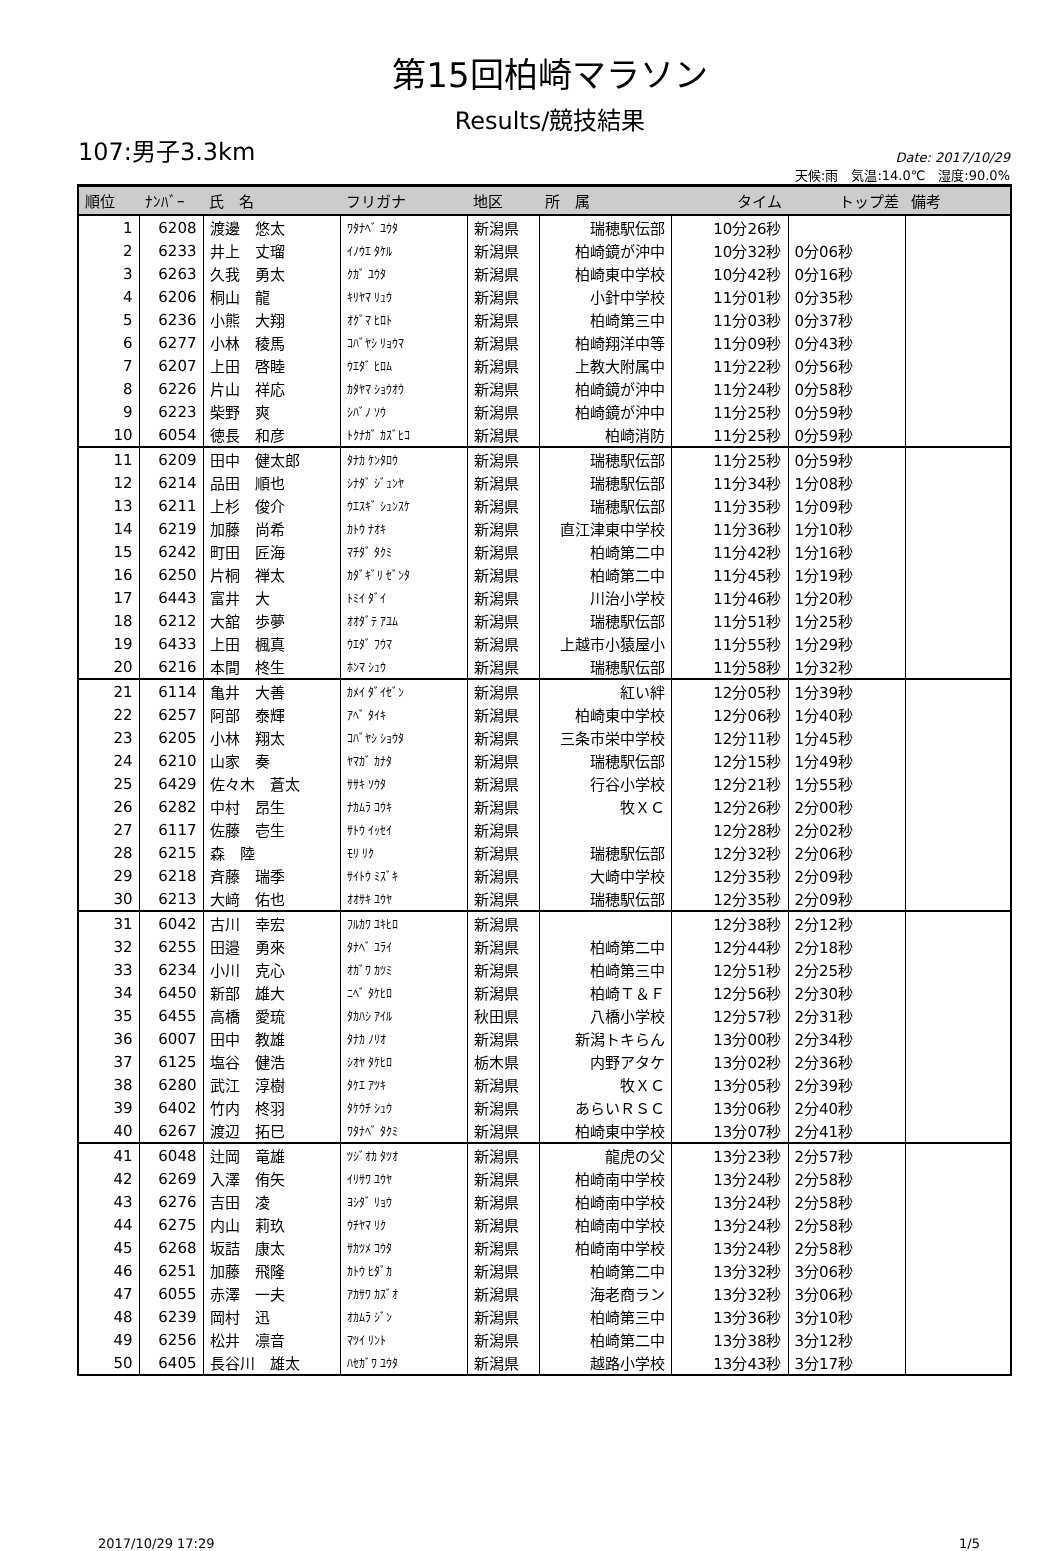第15回柏崎マラソン
Results/競技結果
107:男子3.3km
Date: 2017/10/29
天候:雨　気温:14.0℃　湿度:90.0%
| 順位 | ﾅﾝﾊﾞｰ | 氏 名 | フリガナ | 地区 | 所 属 | タイム | トップ差 | 備考 |
| --- | --- | --- | --- | --- | --- | --- | --- | --- |
| 1 | 6208 | 渡邊 悠太 | ﾜﾀﾅﾍﾞ ﾕｳﾀ | 新潟県 | 瑞穂駅伝部 | 10分26秒 | | |
| 2 | 6233 | 井上 丈瑠 | ｲﾉｳｴ ﾀｹﾙ | 新潟県 | 柏崎鏡が沖中 | 10分32秒 | 0分06秒 | |
| 3 | 6263 | 久我 勇太 | ｸｶﾞ ﾕｳﾀ | 新潟県 | 柏崎東中学校 | 10分42秒 | 0分16秒 | |
| 4 | 6206 | 桐山 龍 | ｷﾘﾔﾏ ﾘｭｳ | 新潟県 | 小針中学校 | 11分01秒 | 0分35秒 | |
| 5 | 6236 | 小熊 大翔 | ｵｸﾞﾏ ﾋﾛﾄ | 新潟県 | 柏崎第三中 | 11分03秒 | 0分37秒 | |
| 6 | 6277 | 小林 稜馬 | ｺﾊﾞﾔｼ ﾘｮｳﾏ | 新潟県 | 柏崎翔洋中等 | 11分09秒 | 0分43秒 | |
| 7 | 6207 | 上田 啓睦 | ｳｴﾀﾞ ﾋﾛﾑ | 新潟県 | 上教大附属中 | 11分22秒 | 0分56秒 | |
| 8 | 6226 | 片山 祥応 | ｶﾀﾔﾏ ｼｮｳｵｳ | 新潟県 | 柏崎鏡が沖中 | 11分24秒 | 0分58秒 | |
| 9 | 6223 | 柴野 爽 | ｼﾊﾞﾉ ｿｳ | 新潟県 | 柏崎鏡が沖中 | 11分25秒 | 0分59秒 | |
| 10 | 6054 | 徳長 和彦 | ﾄｸﾅｶﾞ ｶｽﾞﾋｺ | 新潟県 | 柏崎消防 | 11分25秒 | 0分59秒 | |
| 11 | 6209 | 田中 健太郎 | ﾀﾅｶ ｹﾝﾀﾛｳ | 新潟県 | 瑞穂駅伝部 | 11分25秒 | 0分59秒 | |
| 12 | 6214 | 品田 順也 | ｼﾅﾀﾞ ｼﾞｭﾝﾔ | 新潟県 | 瑞穂駅伝部 | 11分34秒 | 1分08秒 | |
| 13 | 6211 | 上杉 俊介 | ｳｴｽｷﾞ ｼｭﾝｽｹ | 新潟県 | 瑞穂駅伝部 | 11分35秒 | 1分09秒 | |
| 14 | 6219 | 加藤 尚希 | ｶﾄｳ ﾅｵｷ | 新潟県 | 直江津東中学校 | 11分36秒 | 1分10秒 | |
| 15 | 6242 | 町田 匠海 | ﾏﾁﾀﾞ ﾀｸﾐ | 新潟県 | 柏崎第二中 | 11分42秒 | 1分16秒 | |
| 16 | 6250 | 片桐 禅太 | ｶﾀﾞｷﾞﾘ ｾﾞﾝﾀ | 新潟県 | 柏崎第二中 | 11分45秒 | 1分19秒 | |
| 17 | 6443 | 富井 大 | ﾄﾐｲ ﾀﾞｲ | 新潟県 | 川治小学校 | 11分46秒 | 1分20秒 | |
| 18 | 6212 | 大舘 歩夢 | ｵｵﾀﾞﾃ ｱﾕﾑ | 新潟県 | 瑞穂駅伝部 | 11分51秒 | 1分25秒 | |
| 19 | 6433 | 上田 楓真 | ｳｴﾀﾞ ﾌｳﾏ | 新潟県 | 上越市小猿屋小 | 11分55秒 | 1分29秒 | |
| 20 | 6216 | 本間 柊生 | ﾎﾝﾏ ｼｭｳ | 新潟県 | 瑞穂駅伝部 | 11分58秒 | 1分32秒 | |
| 21 | 6114 | 亀井 大善 | ｶﾒｲ ﾀﾞｲｾﾞﾝ | 新潟県 | 紅い絆 | 12分05秒 | 1分39秒 | |
| 22 | 6257 | 阿部 泰輝 | ｱﾍﾞ ﾀｲｷ | 新潟県 | 柏崎東中学校 | 12分06秒 | 1分40秒 | |
| 23 | 6205 | 小林 翔太 | ｺﾊﾞﾔｼ ｼｮｳﾀ | 新潟県 | 三条市栄中学校 | 12分11秒 | 1分45秒 | |
| 24 | 6210 | 山家 奏 | ﾔﾏｶﾞ ｶﾅﾀ | 新潟県 | 瑞穂駅伝部 | 12分15秒 | 1分49秒 | |
| 25 | 6429 | 佐々木 蒼太 | ｻｻｷ ｿｳﾀ | 新潟県 | 行谷小学校 | 12分21秒 | 1分55秒 | |
| 26 | 6282 | 中村 昂生 | ﾅｶﾑﾗ ｺｳｷ | 新潟県 | 牧ＸＣ | 12分26秒 | 2分00秒 | |
| 27 | 6117 | 佐藤 壱生 | ｻﾄｳ ｲｯｾｲ | 新潟県 | | 12分28秒 | 2分02秒 | |
| 28 | 6215 | 森 陸 | ﾓﾘ ﾘｸ | 新潟県 | 瑞穂駅伝部 | 12分32秒 | 2分06秒 | |
| 29 | 6218 | 斉藤 瑞季 | ｻｲﾄｳ ﾐｽﾞｷ | 新潟県 | 大崎中学校 | 12分35秒 | 2分09秒 | |
| 30 | 6213 | 大﨑 佑也 | ｵｵｻｷ ﾕｳﾔ | 新潟県 | 瑞穂駅伝部 | 12分35秒 | 2分09秒 | |
| 31 | 6042 | 古川 幸宏 | ﾌﾙｶﾜ ﾕｷﾋﾛ | 新潟県 | | 12分38秒 | 2分12秒 | |
| 32 | 6255 | 田邉 勇來 | ﾀﾅﾍﾞ ﾕﾗｲ | 新潟県 | 柏崎第二中 | 12分44秒 | 2分18秒 | |
| 33 | 6234 | 小川 克心 | ｵｶﾞﾜ ｶﾂﾐ | 新潟県 | 柏崎第三中 | 12分51秒 | 2分25秒 | |
| 34 | 6450 | 新部 雄大 | ﾆﾍﾞ ﾀｹﾋﾛ | 新潟県 | 柏崎Ｔ＆Ｆ | 12分56秒 | 2分30秒 | |
| 35 | 6455 | 高橋 愛琉 | ﾀｶﾊｼ ｱｲﾙ | 秋田県 | 八橋小学校 | 12分57秒 | 2分31秒 | |
| 36 | 6007 | 田中 教雄 | ﾀﾅｶ ﾉﾘｵ | 新潟県 | 新潟トキらん | 13分00秒 | 2分34秒 | |
| 37 | 6125 | 塩谷 健浩 | ｼｵﾔ ﾀｹﾋﾛ | 栃木県 | 内野アタケ | 13分02秒 | 2分36秒 | |
| 38 | 6280 | 武江 淳樹 | ﾀｹｴ ｱﾂｷ | 新潟県 | 牧ＸＣ | 13分05秒 | 2分39秒 | |
| 39 | 6402 | 竹内 柊羽 | ﾀｹｳﾁ ｼｭｳ | 新潟県 | あらいＲＳＣ | 13分06秒 | 2分40秒 | |
| 40 | 6267 | 渡辺 拓巳 | ﾜﾀﾅﾍﾞ ﾀｸﾐ | 新潟県 | 柏崎東中学校 | 13分07秒 | 2分41秒 | |
| 41 | 6048 | 辻岡 竜雄 | ﾂｼﾞｵｶ ﾀﾂｵ | 新潟県 | 龍虎の父 | 13分23秒 | 2分57秒 | |
| 42 | 6269 | 入澤 侑矢 | ｲﾘｻﾜ ﾕｳﾔ | 新潟県 | 柏崎南中学校 | 13分24秒 | 2分58秒 | |
| 43 | 6276 | 吉田 凌 | ﾖｼﾀﾞ ﾘｮｳ | 新潟県 | 柏崎南中学校 | 13分24秒 | 2分58秒 | |
| 44 | 6275 | 内山 莉玖 | ｳﾁﾔﾏ ﾘｸ | 新潟県 | 柏崎南中学校 | 13分24秒 | 2分58秒 | |
| 45 | 6268 | 坂詰 康太 | ｻｶﾂﾒ ｺｳﾀ | 新潟県 | 柏崎南中学校 | 13分24秒 | 2分58秒 | |
| 46 | 6251 | 加藤 飛隆 | ｶﾄｳ ﾋﾀﾞｶ | 新潟県 | 柏崎第二中 | 13分32秒 | 3分06秒 | |
| 47 | 6055 | 赤澤 一夫 | ｱｶｻﾜ ｶｽﾞｵ | 新潟県 | 海老商ラン | 13分32秒 | 3分06秒 | |
| 48 | 6239 | 岡村 迅 | ｵｶﾑﾗ ｼﾞﾝ | 新潟県 | 柏崎第三中 | 13分36秒 | 3分10秒 | |
| 49 | 6256 | 松井 凛音 | ﾏﾂｲ ﾘﾝﾄ | 新潟県 | 柏崎第二中 | 13分38秒 | 3分12秒 | |
| 50 | 6405 | 長谷川 雄太 | ﾊｾｶﾞﾜ ﾕｳﾀ | 新潟県 | 越路小学校 | 13分43秒 | 3分17秒 | |
2017/10/29 17:29 1/5